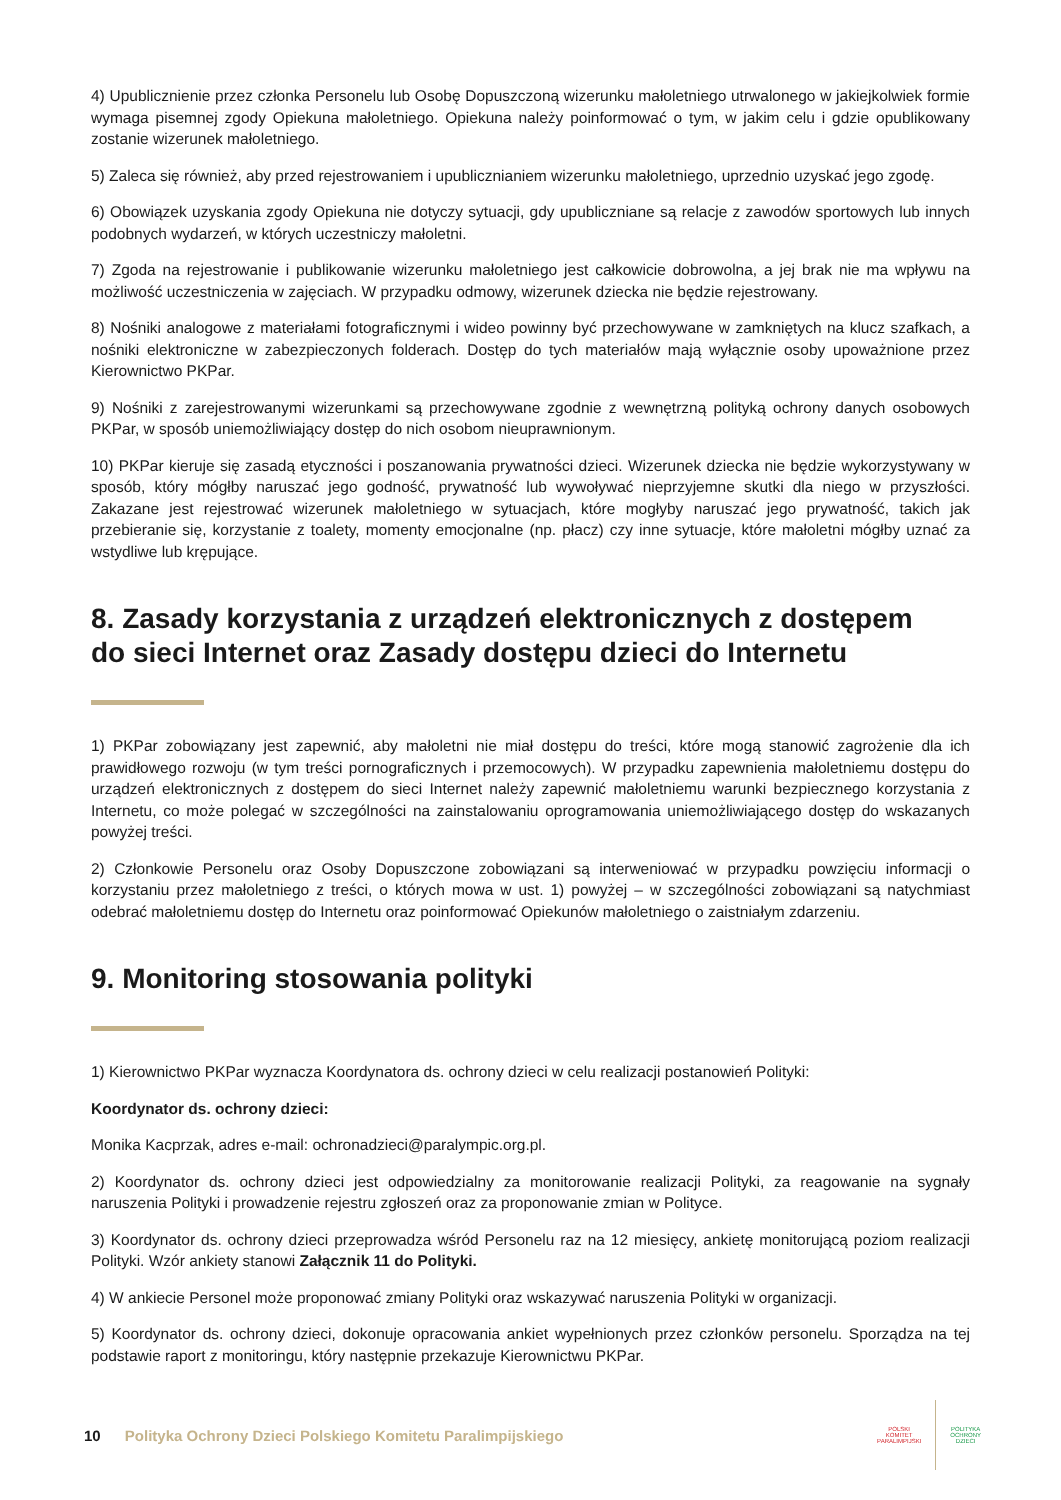4) Upublicznienie przez członka Personelu lub Osobę Dopuszczoną wizerunku małoletniego utrwalonego w jakiejkolwiek formie wymaga pisemnej zgody Opiekuna małoletniego. Opiekuna należy poinformować o tym, w jakim celu i gdzie opublikowany zostanie wizerunek małoletniego.
5) Zaleca się również, aby przed rejestrowaniem i upublicznianiem wizerunku małoletniego, uprzednio uzyskać jego zgodę.
6) Obowiązek uzyskania zgody Opiekuna nie dotyczy sytuacji, gdy upubliczniane są relacje z zawodów sportowych lub innych podobnych wydarzeń, w których uczestniczy małoletni.
7) Zgoda na rejestrowanie i publikowanie wizerunku małoletniego jest całkowicie dobrowolna, a jej brak nie ma wpływu na możliwość uczestniczenia w zajęciach. W przypadku odmowy, wizerunek dziecka nie będzie rejestrowany.
8) Nośniki analogowe z materiałami fotograficznymi i wideo powinny być przechowywane w zamkniętych na klucz szafkach, a nośniki elektroniczne w zabezpieczonych folderach. Dostęp do tych materiałów mają wyłącznie osoby upoważnione przez Kierownictwo PKPar.
9) Nośniki z zarejestrowanymi wizerunkami są przechowywane zgodnie z wewnętrzną polityką ochrony danych osobowych PKPar, w sposób uniemożliwiający dostęp do nich osobom nieuprawnionym.
10) PKPar kieruje się zasadą etyczności i poszanowania prywatności dzieci. Wizerunek dziecka nie będzie wykorzystywany w sposób, który mógłby naruszać jego godność, prywatność lub wywoływać nieprzyjemne skutki dla niego w przyszłości. Zakazane jest rejestrować wizerunek małoletniego w sytuacjach, które mogłyby naruszać jego prywatność, takich jak przebieranie się, korzystanie z toalety, momenty emocjonalne (np. płacz) czy inne sytuacje, które małoletni mógłby uznać za wstydliwe lub krępujące.
8. Zasady korzystania z urządzeń elektronicznych z dostępem
do sieci Internet oraz Zasady dostępu dzieci do Internetu
1) PKPar zobowiązany jest zapewnić, aby małoletni nie miał dostępu do treści, które mogą stanowić zagrożenie dla ich prawidłowego rozwoju (w tym treści pornograficznych i przemocowych). W przypadku zapewnienia małoletniemu dostępu do urządzeń elektronicznych z dostępem do sieci Internet należy zapewnić małoletniemu warunki bezpiecznego korzystania z Internetu, co może polegać w szczególności na zainstalowaniu oprogramowania uniemożliwiającego dostęp do wskazanych powyżej treści.
2) Członkowie Personelu oraz Osoby Dopuszczone zobowiązani są interweniować w przypadku powzięciu informacji o korzystaniu przez małoletniego z treści, o których mowa w ust. 1) powyżej – w szczególności zobowiązani są natychmiast odebrać małoletniemu dostęp do Internetu oraz poinformować Opiekunów małoletniego o zaistniałym zdarzeniu.
9. Monitoring stosowania polityki
1) Kierownictwo PKPar wyznacza Koordynatora ds. ochrony dzieci w celu realizacji postanowień Polityki:
Koordynator ds. ochrony dzieci:
Monika Kacprzak, adres e-mail: ochronadzieci@paralympic.org.pl.
2) Koordynator ds. ochrony dzieci jest odpowiedzialny za monitorowanie realizacji Polityki, za reagowanie na sygnały naruszenia Polityki i prowadzenie rejestru zgłoszeń oraz za proponowanie zmian w Polityce.
3) Koordynator ds. ochrony dzieci przeprowadza wśród Personelu raz na 12 miesięcy, ankietę monitorującą poziom realizacji Polityki. Wzór ankiety stanowi Załącznik 11 do Polityki.
4) W ankiecie Personel może proponować zmiany Polityki oraz wskazywać naruszenia Polityki w organizacji.
5) Koordynator ds. ochrony dzieci, dokonuje opracowania ankiet wypełnionych przez członków personelu. Sporządza na tej podstawie raport z monitoringu, który następnie przekazuje Kierownictwu PKPar.
10 Polityka Ochrony Dzieci Polskiego Komitetu Paralimpijskiego
POLSKI
KOMITET
PARALIMPIJSKI
POLITYKA
OCHRONY
DZIECI